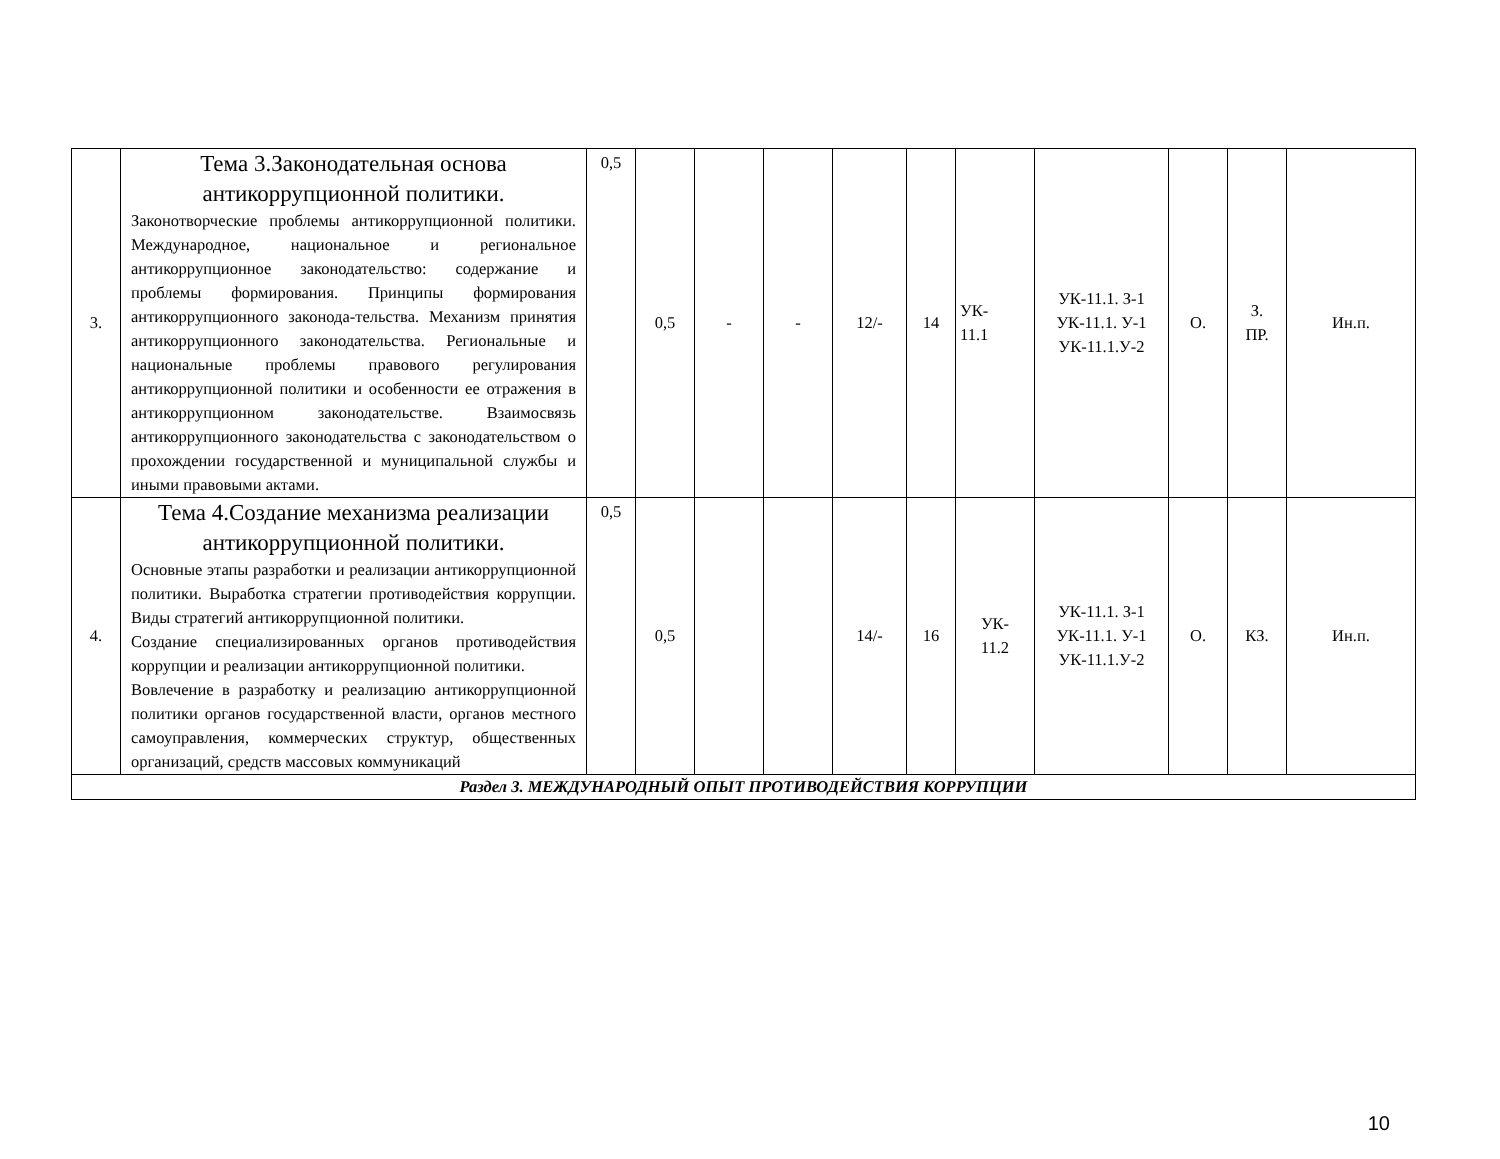| 3. | Тема 3.Законодательная основа антикоррупционной политики. Законотворческие проблемы антикоррупционной политики. Международное, национальное и региональное антикоррупционное законодательство: содержание и проблемы формирования. Принципы формирования антикоррупционного законода-тельства. Механизм принятия антикоррупционного законодательства. Региональные и национальные проблемы правового регулирования антикоррупционной политики и особенности ее отражения в антикоррупционном законодательстве. Взаимосвязь антикоррупционного законодательства с законодательством о прохождении государственной и муниципальной службы и иными правовыми актами. | 0,5 | 0,5 | - | - | 12/- | 14 | УК- 11.1 | УК-11.1. З-1 УК-11.1. У-1 УК-11.1.У-2 | О. | З. ПР. | Ин.п. |
| 4. | Тема 4.Создание механизма реализации антикоррупционной политики. Основные этапы разработки и реализации антикоррупционной политики. Выработка стратегии противодействия коррупции. Виды стратегий антикоррупционной политики. Создание специализированных органов противодействия коррупции и реализации антикоррупционной политики. Вовлечение в разработку и реализацию антикоррупционной политики органов государственной власти, органов местного самоуправления, коммерческих структур, общественных организаций, средств массовых коммуникаций | 0,5 | 0,5 | | | 14/- | 16 | УК- 11.2 | УК-11.1. З-1 УК-11.1. У-1 УК-11.1.У-2 | О. | КЗ. | Ин.п. |
| Раздел 3. МЕЖДУНАРОДНЫЙ ОПЫТ ПРОТИВОДЕЙСТВИЯ КОРРУПЦИИ | | | | | | | | | | | | |
10